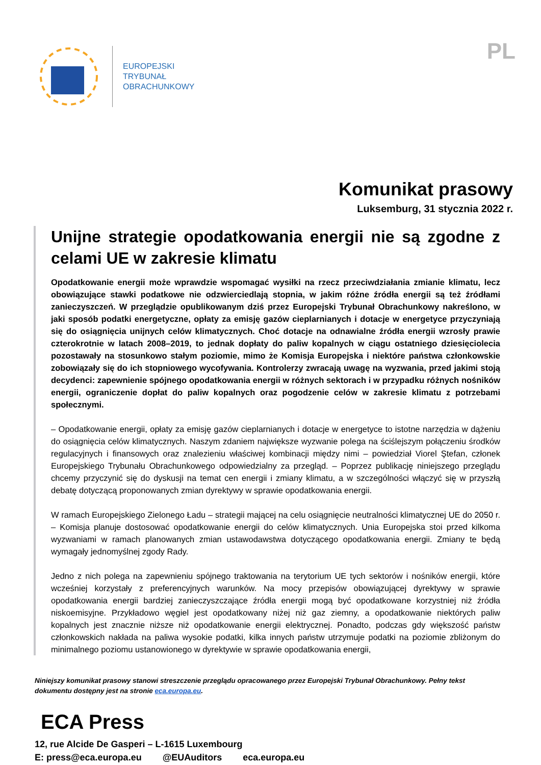EUROPEJSKI
TRYBUNAŁ
OBRACHUNKOWY
PL
Komunikat prasowy
Luksemburg, 31 stycznia 2022 r.
Unijne strategie opodatkowania energii nie są zgodne z celami UE w zakresie klimatu
Opodatkowanie energii może wprawdzie wspomagać wysiłki na rzecz przeciwdziałania zmianie klimatu, lecz obowiązujące stawki podatkowe nie odzwierciedlają stopnia, w jakim różne źródła energii są też źródłami zanieczyszczeń. W przeglądzie opublikowanym dziś przez Europejski Trybunał Obrachunkowy nakreślono, w jaki sposób podatki energetyczne, opłaty za emisję gazów cieplarnianych i dotacje w energetyce przyczyniają się do osiągnięcia unijnych celów klimatycznych. Choć dotacje na odnawialne źródła energii wzrosły prawie czterokrotnie w latach 2008–2019, to jednak dopłaty do paliw kopalnych w ciągu ostatniego dziesięciolecia pozostawały na stosunkowo stałym poziomie, mimo że Komisja Europejska i niektóre państwa członkowskie zobowiązały się do ich stopniowego wycofywania. Kontrolerzy zwracają uwagę na wyzwania, przed jakimi stoją decydenci: zapewnienie spójnego opodatkowania energii w różnych sektorach i w przypadku różnych nośników energii, ograniczenie dopłat do paliw kopalnych oraz pogodzenie celów w zakresie klimatu z potrzebami społecznymi.
– Opodatkowanie energii, opłaty za emisję gazów cieplarnianych i dotacje w energetyce to istotne narzędzia w dążeniu do osiągnięcia celów klimatycznych. Naszym zdaniem największe wyzwanie polega na ściślejszym połączeniu środków regulacyjnych i finansowych oraz znalezieniu właściwej kombinacji między nimi – powiedział Viorel Ştefan, członek Europejskiego Trybunału Obrachunkowego odpowiedzialny za przegląd. – Poprzez publikację niniejszego przeglądu chcemy przyczynić się do dyskusji na temat cen energii i zmiany klimatu, a w szczególności włączyć się w przyszłą debatę dotyczącą proponowanych zmian dyrektywy w sprawie opodatkowania energii.
W ramach Europejskiego Zielonego Ładu – strategii mającej na celu osiągnięcie neutralności klimatycznej UE do 2050 r. – Komisja planuje dostosować opodatkowanie energii do celów klimatycznych. Unia Europejska stoi przed kilkoma wyzwaniami w ramach planowanych zmian ustawodawstwa dotyczącego opodatkowania energii. Zmiany te będą wymagały jednomyślnej zgody Rady.
Jedno z nich polega na zapewnieniu spójnego traktowania na terytorium UE tych sektorów i nośników energii, które wcześniej korzystały z preferencyjnych warunków. Na mocy przepisów obowiązującej dyrektywy w sprawie opodatkowania energii bardziej zanieczyszczające źródła energii mogą być opodatkowane korzystniej niż źródła niskoemisyjne. Przykładowo węgiel jest opodatkowany niżej niż gaz ziemny, a opodatkowanie niektórych paliw kopalnych jest znacznie niższe niż opodatkowanie energii elektrycznej. Ponadto, podczas gdy większość państw członkowskich nakłada na paliwa wysokie podatki, kilka innych państw utrzymuje podatki na poziomie zbliżonym do minimalnego poziomu ustanowionego w dyrektywie w sprawie opodatkowania energii,
Niniejszy komunikat prasowy stanowi streszczenie przeglądu opracowanego przez Europejski Trybunał Obrachunkowy. Pełny tekst dokumentu dostępny jest na stronie eca.europa.eu.
ECA Press
12, rue Alcide De Gasperi – L-1615 Luxembourg
E: press@eca.europa.eu @EUAuditors eca.europa.eu